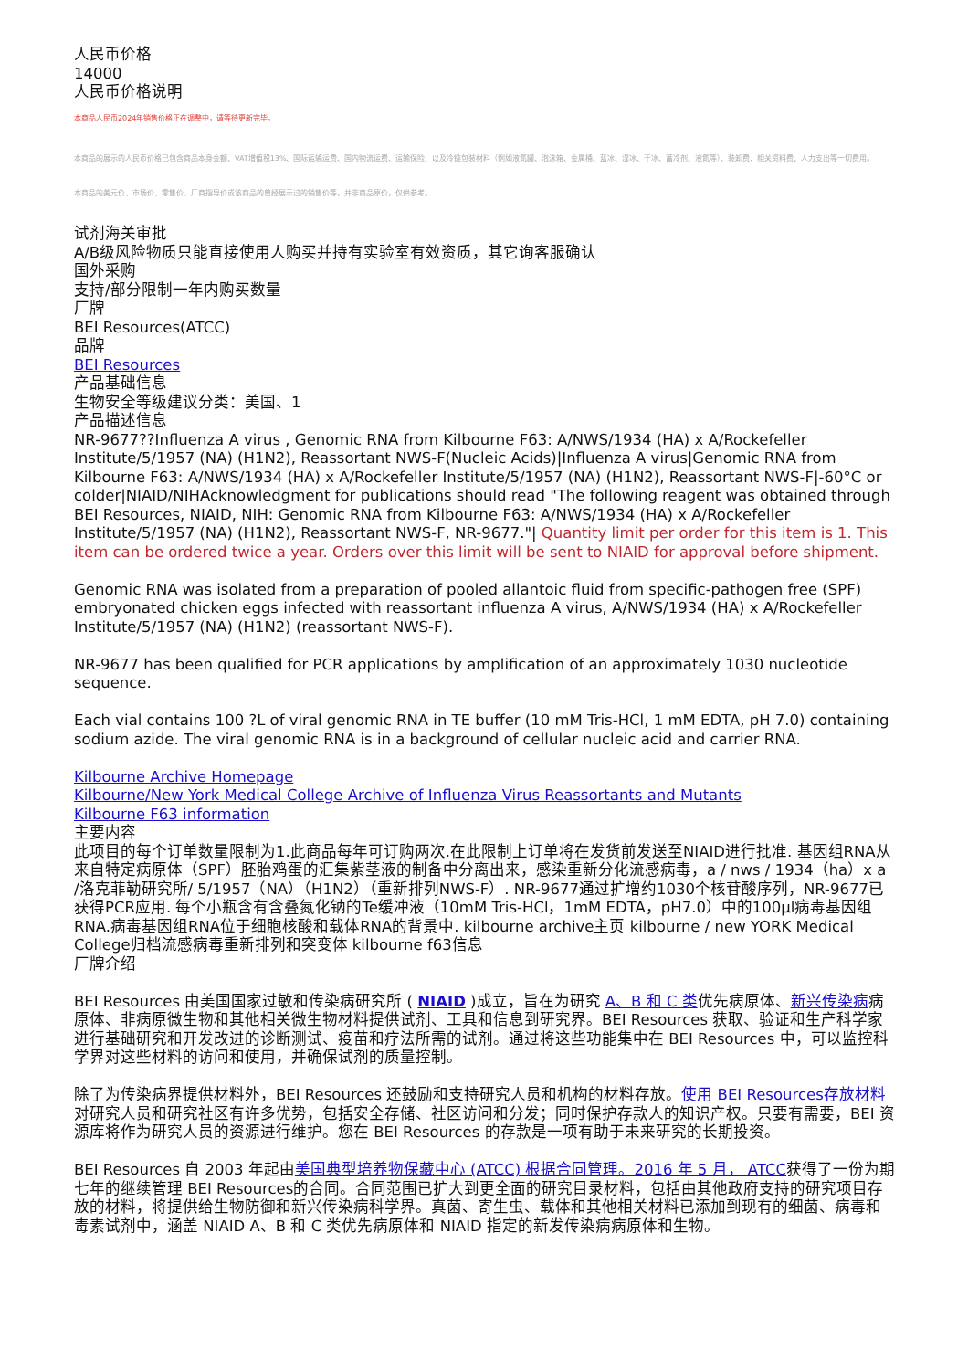人民币价格
14000
人民币价格说明
本商品人民币2024年销售价格正在调整中，请等待更新完毕。
本商品的展示的人民币价格已包含商品本身金额、VAT增值税13%、国际运输运费、国内物流运费、运输保险、以及冷链包装材料（例如液氮罐、泡沫箱、金属桶、蓝冰、湿冰、干冰、蓄冷剂、液氮等）、装卸费、相关资料费、人力支出等一切费用。
本商品的美元价、市场价、零售价、厂商指导价或该商品的曾经展示过的销售价等，并非商品原价，仅供参考。
试剂海关审批
A/B级风险物质只能直接使用人购买并持有实验室有效资质，其它询客服确认
国外采购
支持/部分限制一年内购买数量
厂牌
BEI Resources(ATCC)
品牌
BEI Resources
产品基础信息
生物安全等级建议分类：美国、1
产品描述信息
NR-9677??Influenza A virus , Genomic RNA from Kilbourne F63: A/NWS/1934 (HA) x A/Rockefeller Institute/5/1957 (NA) (H1N2), Reassortant NWS-F(Nucleic Acids)|Influenza A virus|Genomic RNA from Kilbourne F63: A/NWS/1934 (HA) x A/Rockefeller Institute/5/1957 (NA) (H1N2), Reassortant NWS-F|-60°C or colder|NIAID/NIHAcknowledgment for publications should read "The following reagent was obtained through BEI Resources, NIAID, NIH: Genomic RNA from Kilbourne F63: A/NWS/1934 (HA) x A/Rockefeller Institute/5/1957 (NA) (H1N2), Reassortant NWS-F, NR-9677."| Quantity limit per order for this item is 1. This item can be ordered twice a year. Orders over this limit will be sent to NIAID for approval before shipment.
Genomic RNA was isolated from a preparation of pooled allantoic fluid from specific-pathogen free (SPF) embryonated chicken eggs infected with reassortant influenza A virus, A/NWS/1934 (HA) x A/Rockefeller Institute/5/1957 (NA) (H1N2) (reassortant NWS-F).
NR-9677 has been qualified for PCR applications by amplification of an approximately 1030 nucleotide sequence.
Each vial contains 100 ?L of viral genomic RNA in TE buffer (10 mM Tris-HCl, 1 mM EDTA, pH 7.0) containing sodium azide. The viral genomic RNA is in a background of cellular nucleic acid and carrier RNA.
Kilbourne Archive Homepage
Kilbourne/New York Medical College Archive of Influenza Virus Reassortants and Mutants
Kilbourne F63 information
主要内容
此项目的每个订单数量限制为1.此商品每年可订购两次.在此限制上订单将在发货前发送至NIAID进行批准. 基因组RNA从来自特定病原体（SPF）胚胎鸡蛋的汇集紫茎液的制备中分离出来，感染重新分化流感病毒，a / nws / 1934（ha）x a /洛克菲勒研究所/ 5/1957（NA）（H1N2）（重新排列NWS-F）. NR-9677通过扩增约1030个核苷酸序列，NR-9677已获得PCR应用. 每个小瓶含有含叠氮化钠的Te缓冲液（10mM Tris-HCl，1mM EDTA，pH7.0）中的100μl病毒基因组RNA.病毒基因组RNA位于细胞核酸和载体RNA的背景中. kilbourne archive主页 kilbourne / new YORK Medical College归档流感病毒重新排列和突变体 kilbourne f63信息
厂牌介绍
BEI Resources 由美国国家过敏和传染病研究所 ( NIAID )成立，旨在为研究 A、B 和 C 类优先病原体、新兴传染病病原体、非病原微生物和其他相关微生物材料提供试剂、工具和信息到研究界。BEI Resources 获取、验证和生产科学家进行基础研究和开发改进的诊断测试、疫苗和疗法所需的试剂。通过将这些功能集中在 BEI Resources 中，可以监控科学界对这些材料的访问和使用，并确保试剂的质量控制。
除了为传染病界提供材料外，BEI Resources 还鼓励和支持研究人员和机构的材料存放。使用 BEI Resources存放材料对研究人员和研究社区有许多优势，包括安全存储、社区访问和分发；同时保护存款人的知识产权。只要有需要，BEI 资源库将作为研究人员的资源进行维护。您在 BEI Resources 的存款是一项有助于未来研究的长期投资。
BEI Resources 自 2003 年起由美国典型培养物保藏中心 (ATCC) 根据合同管理。2016 年 5 月， ATCC获得了一份为期七年的继续管理 BEI Resources的合同。合同范围已扩大到更全面的研究目录材料，包括由其他政府支持的研究项目存放的材料，将提供给生物防御和新兴传染病科学界。真菌、寄生虫、载体和其他相关材料已添加到现有的细菌、病毒和毒素试剂中，涵盖 NIAID A、B 和 C 类优先病原体和 NIAID 指定的新发传染病病原体和生物。